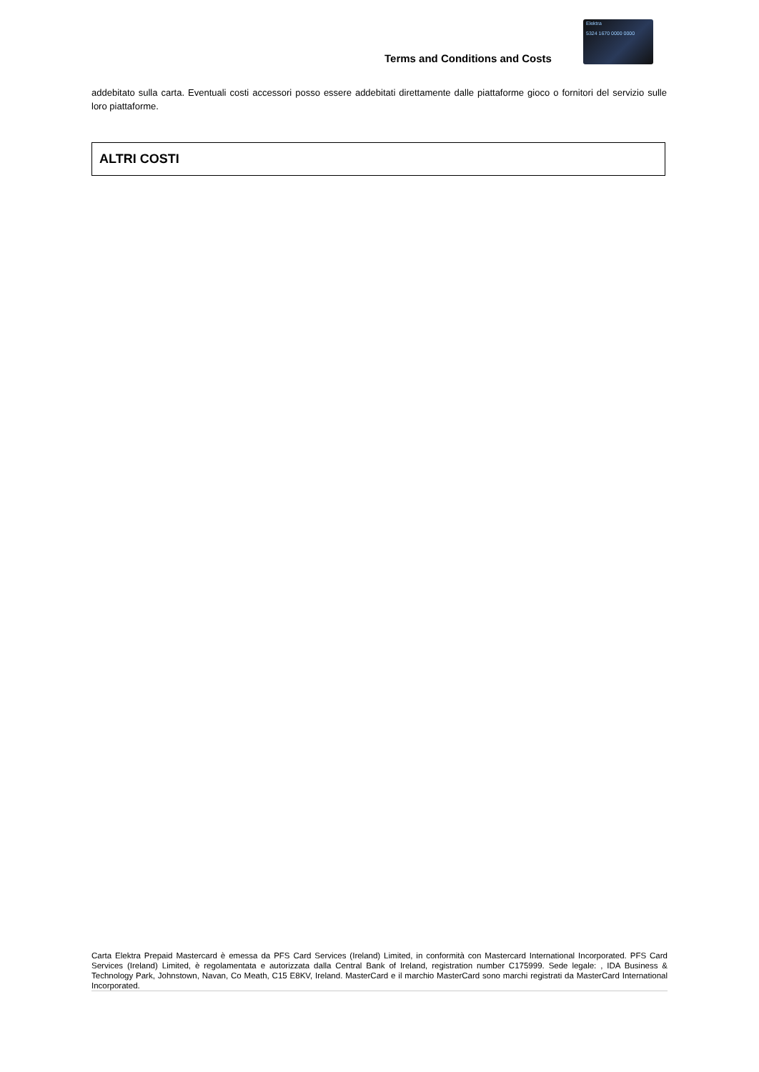Terms and Conditions and Costs
Elektra
5324 1670 0000 0000
addebitato sulla carta. Eventuali costi accessori posso essere addebitati direttamente dalle piattaforme gioco o fornitori del servizio sulle loro piattaforme.
ALTRI COSTI
Carta Elektra Prepaid Mastercard è emessa da PFS Card Services (Ireland) Limited, in conformità con Mastercard International Incorporated. PFS Card Services (Ireland) Limited, è regolamentata e autorizzata dalla Central Bank of Ireland, registration number C175999. Sede legale: , IDA Business & Technology Park, Johnstown, Navan, Co Meath, C15 E8KV, Ireland. MasterCard e il marchio MasterCard sono marchi registrati da MasterCard International Incorporated.